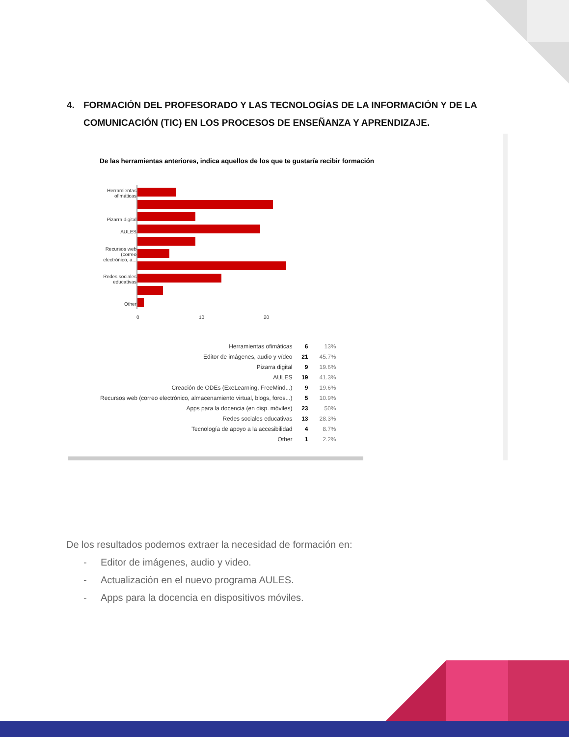4. FORMACIÓN DEL PROFESORADO Y LAS TECNOLOGÍAS DE LA INFORMACIÓN Y DE LA COMUNICACIÓN (TIC) EN LOS PROCESOS DE ENSEÑANZA Y APRENDIZAJE.
De las herramientas anteriores, indica aquellos de los que te gustaría recibir formación
Herramientas
ofimáticas
Pizarra digital
AULES
Recursos web
(correo
electrónico, a...
Redes sociales
educativas
Other
0
10
20
| Herramientas ofimáticas | 6 | 13% |
| Editor de imágenes, audio y vídeo | 21 | 45.7% |
| Pizarra digital | 9 | 19.6% |
| AULES | 19 | 41.3% |
| Creación de ODEs (ExeLearning, FreeMind...) | 9 | 19.6% |
| Recursos web (correo electrónico, almacenamiento virtual, blogs, foros...) | 5 | 10.9% |
| Apps para la docencia (en disp. móviles) | 23 | 50% |
| Redes sociales educativas | 13 | 28.3% |
| Tecnología de apoyo a la accesibilidad | 4 | 8.7% |
| Other | 1 | 2.2% |
De los resultados podemos extraer la necesidad de formación en:
- Editor de imágenes, audio y video.
- Actualización en el nuevo programa AULES.
- Apps para la docencia en dispositivos móviles.